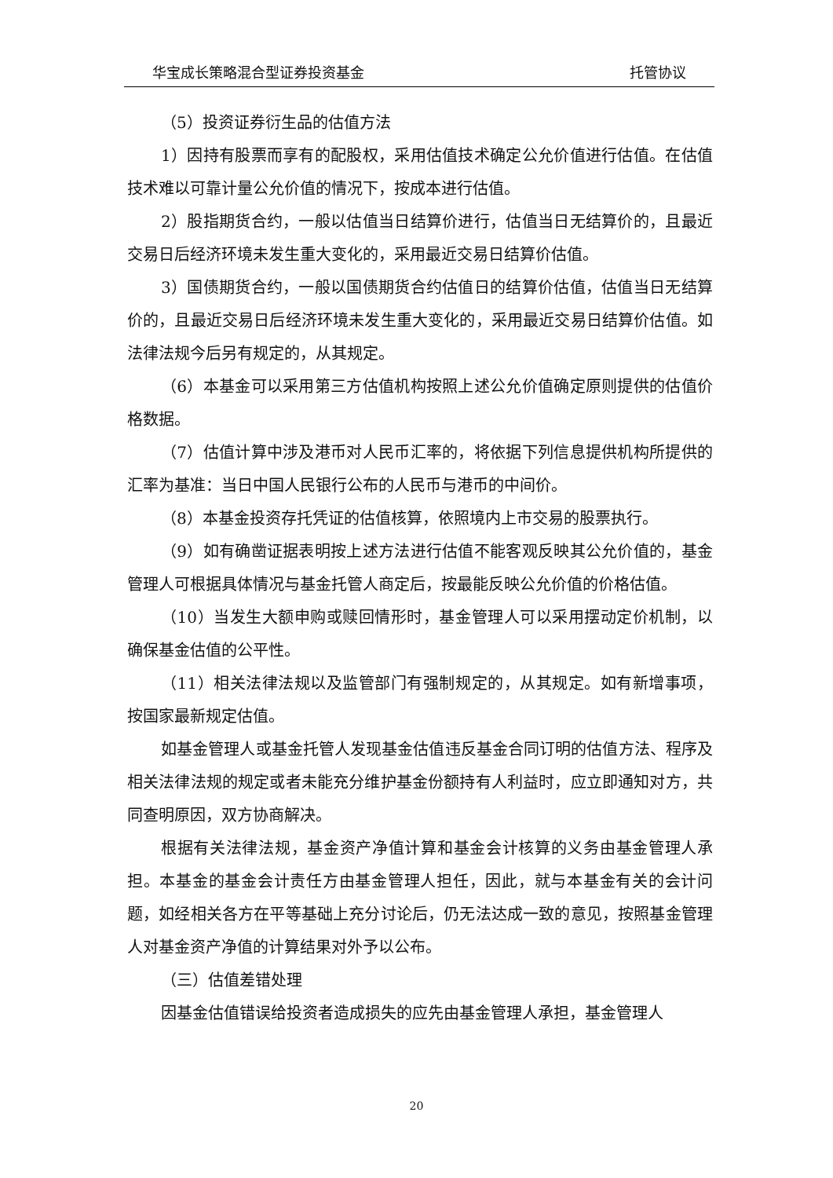华宝成长策略混合型证券投资基金 托管协议
（5）投资证券衍生品的估值方法
1）因持有股票而享有的配股权，采用估值技术确定公允价值进行估值。在估值技术难以可靠计量公允价值的情况下，按成本进行估值。
2）股指期货合约，一般以估值当日结算价进行，估值当日无结算价的，且最近交易日后经济环境未发生重大变化的，采用最近交易日结算价估值。
3）国债期货合约，一般以国债期货合约估值日的结算价估值，估值当日无结算价的，且最近交易日后经济环境未发生重大变化的，采用最近交易日结算价估值。如法律法规今后另有规定的，从其规定。
（6）本基金可以采用第三方估值机构按照上述公允价值确定原则提供的估值价格数据。
（7）估值计算中涉及港币对人民币汇率的，将依据下列信息提供机构所提供的汇率为基准：当日中国人民银行公布的人民币与港币的中间价。
（8）本基金投资存托凭证的估值核算，依照境内上市交易的股票执行。
（9）如有确凿证据表明按上述方法进行估值不能客观反映其公允价值的，基金管理人可根据具体情况与基金托管人商定后，按最能反映公允价值的价格估值。
（10）当发生大额申购或赎回情形时，基金管理人可以采用摆动定价机制，以确保基金估值的公平性。
（11）相关法律法规以及监管部门有强制规定的，从其规定。如有新增事项，按国家最新规定估值。
如基金管理人或基金托管人发现基金估值违反基金合同订明的估值方法、程序及相关法律法规的规定或者未能充分维护基金份额持有人利益时，应立即通知对方，共同查明原因，双方协商解决。
根据有关法律法规，基金资产净值计算和基金会计核算的义务由基金管理人承担。本基金的基金会计责任方由基金管理人担任，因此，就与本基金有关的会计问题，如经相关各方在平等基础上充分讨论后，仍无法达成一致的意见，按照基金管理人对基金资产净值的计算结果对外予以公布。
（三）估值差错处理
因基金估值错误给投资者造成损失的应先由基金管理人承担，基金管理人
20